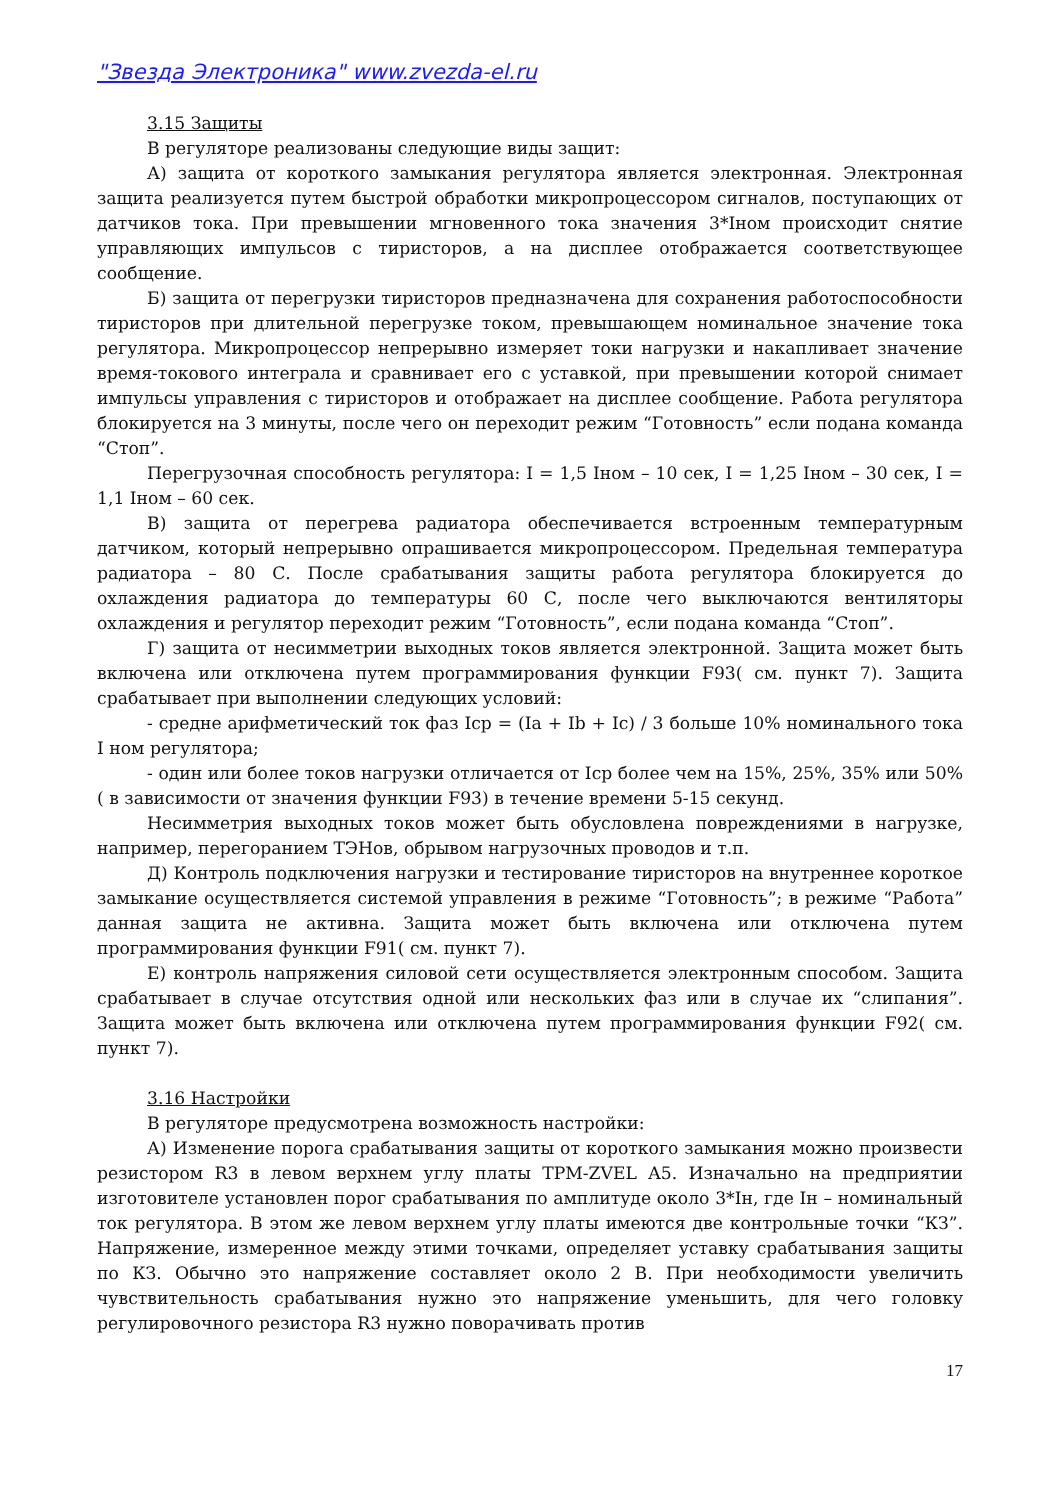"Звезда Электроника" www.zvezda-el.ru
3.15 Защиты
В регуляторе реализованы следующие виды защит:
А) защита от короткого замыкания регулятора является электронная. Электронная защита реализуется путем быстрой обработки микропроцессором сигналов, поступающих от датчиков тока. При превышении мгновенного тока значения 3*Iном происходит снятие управляющих импульсов с тиристоров, а на дисплее отображается соответствующее сообщение.
Б) защита от перегрузки тиристоров предназначена для сохранения работоспособности тиристоров при длительной перегрузке током, превышающем номинальное значение тока регулятора. Микропроцессор непрерывно измеряет токи нагрузки и накапливает значение время-токового интеграла и сравнивает его с уставкой, при превышении которой снимает импульсы управления с тиристоров и отображает на дисплее сообщение. Работа регулятора блокируется на 3 минуты, после чего он переходит режим “Готовность” если подана команда “Стоп”.
Перегрузочная способность регулятора: I = 1,5 Iном – 10 сек, I = 1,25 Iном – 30 сек, I = 1,1 Iном – 60 сек.
В) защита от перегрева радиатора обеспечивается встроенным температурным датчиком, который непрерывно опрашивается микропроцессором. Предельная температура радиатора – 80 С. После срабатывания защиты работа регулятора блокируется до охлаждения радиатора до температуры 60 С, после чего выключаются вентиляторы охлаждения и регулятор переходит режим “Готовность”, если подана команда “Стоп”.
Г) защита от несимметрии выходных токов является электронной. Защита может быть включена или отключена путем программирования функции F93( см. пункт 7). Защита срабатывает при выполнении следующих условий:
- средне арифметический ток фаз Iср = (Ia + Ib + Ic) / 3 больше 10% номинального тока I ном регулятора;
- один или более токов нагрузки отличается от Iср более чем на 15%, 25%, 35% или 50%( в зависимости от значения функции F93) в течение времени 5-15 секунд.
Несимметрия выходных токов может быть обусловлена повреждениями в нагрузке, например, перегоранием ТЭНов, обрывом нагрузочных проводов и т.п.
Д) Контроль подключения нагрузки и тестирование тиристоров на внутреннее короткое замыкание осуществляется системой управления в режиме “Готовность”; в режиме “Работа” данная защита не активна. Защита может быть включена или отключена путем программирования функции F91( см. пункт 7).
Е) контроль напряжения силовой сети осуществляется электронным способом. Защита срабатывает в случае отсутствия одной или нескольких фаз или в случае их “слипания”. Защита может быть включена или отключена путем программирования функции F92( см. пункт 7).
3.16 Настройки
В регуляторе предусмотрена возможность настройки:
А) Изменение порога срабатывания защиты от короткого замыкания можно произвести резистором R3 в левом верхнем углу платы TPM-ZVEL A5. Изначально на предприятии изготовителе установлен порог срабатывания по амплитуде около 3*Iн, где Iн – номинальный ток регулятора. В этом же левом верхнем углу платы имеются две контрольные точки “КЗ”. Напряжение, измеренное между этими точками, определяет уставку срабатывания защиты по КЗ. Обычно это напряжение составляет около 2 В. При необходимости увеличить чувствительность срабатывания нужно это напряжение уменьшить, для чего головку регулировочного резистора R3 нужно поворачивать против
17